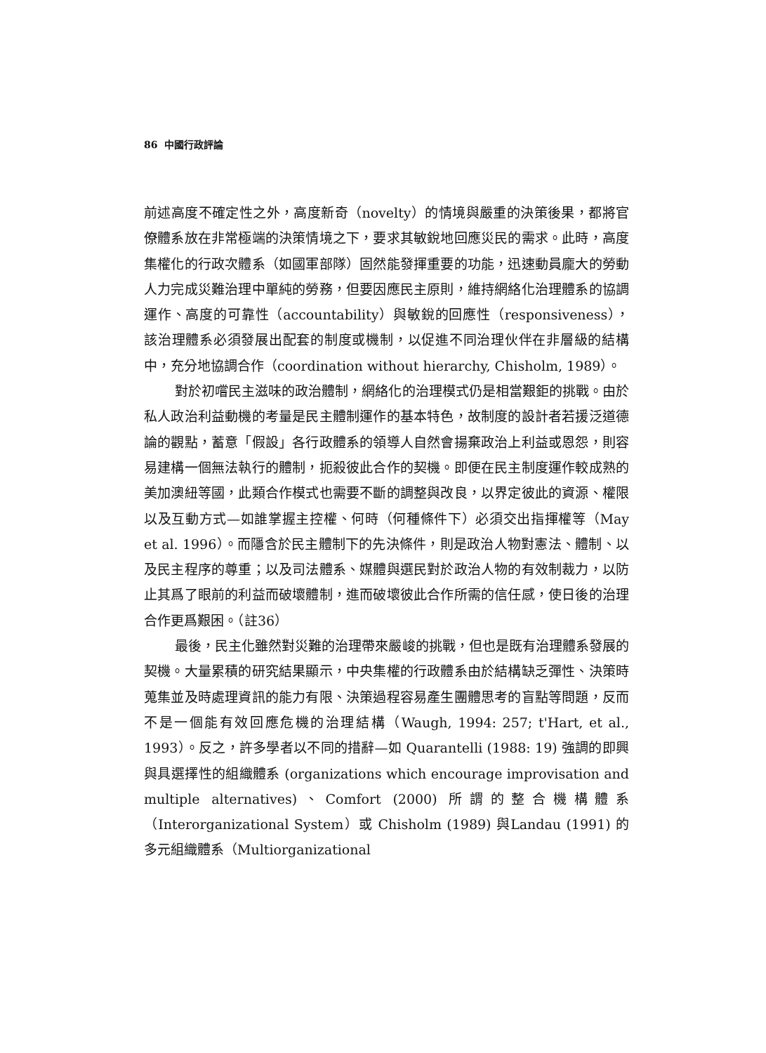86 中國行政評論
前述高度不確定性之外，高度新奇（novelty）的情境與嚴重的決策後果，都將官僚體系放在非常極端的決策情境之下，要求其敏銳地回應災民的需求。此時，高度集權化的行政次體系（如國軍部隊）固然能發揮重要的功能，迅速動員龐大的勞動人力完成災難治理中單純的勞務，但要因應民主原則，維持網絡化治理體系的協調運作、高度的可靠性（accountability）與敏銳的回應性（responsiveness），該治理體系必須發展出配套的制度或機制，以促進不同治理伙伴在非層級的結構中，充分地協調合作（coordination without hierarchy, Chisholm, 1989）。
對於初嚐民主滋味的政治體制，網絡化的治理模式仍是相當艱鉅的挑戰。由於私人政治利益動機的考量是民主體制運作的基本特色，故制度的設計者若援泛道德論的觀點，蓄意「假設」各行政體系的領導人自然會揚棄政治上利益或恩怨，則容易建構一個無法執行的體制，扼殺彼此合作的契機。即便在民主制度運作較成熟的美加澳紐等國，此類合作模式也需要不斷的調整與改良，以界定彼此的資源、權限以及互動方式—如誰掌握主控權、何時（何種條件下）必須交出指揮權等（May et al. 1996）。而隱含於民主體制下的先決條件，則是政治人物對憲法、體制、以及民主程序的尊重；以及司法體系、媒體與選民對於政治人物的有效制裁力，以防止其爲了眼前的利益而破壞體制，進而破壞彼此合作所需的信任感，使日後的治理合作更爲艱困。（註36）
最後，民主化雖然對災難的治理帶來嚴峻的挑戰，但也是既有治理體系發展的契機。大量累積的研究結果顯示，中央集權的行政體系由於結構缺乏彈性、決策時蒐集並及時處理資訊的能力有限、決策過程容易產生團體思考的盲點等問題，反而不是一個能有效回應危機的治理結構（Waugh, 1994: 257; t'Hart, et al., 1993）。反之，許多學者以不同的措辭—如 Quarantelli (1988: 19) 強調的即興與具選擇性的組織體系 (organizations which encourage improvisation and multiple alternatives)、Comfort (2000) 所謂的整合機構體系（Interorganizational System）或 Chisholm (1989) 與Landau (1991) 的多元組織體系（Multiorganizational